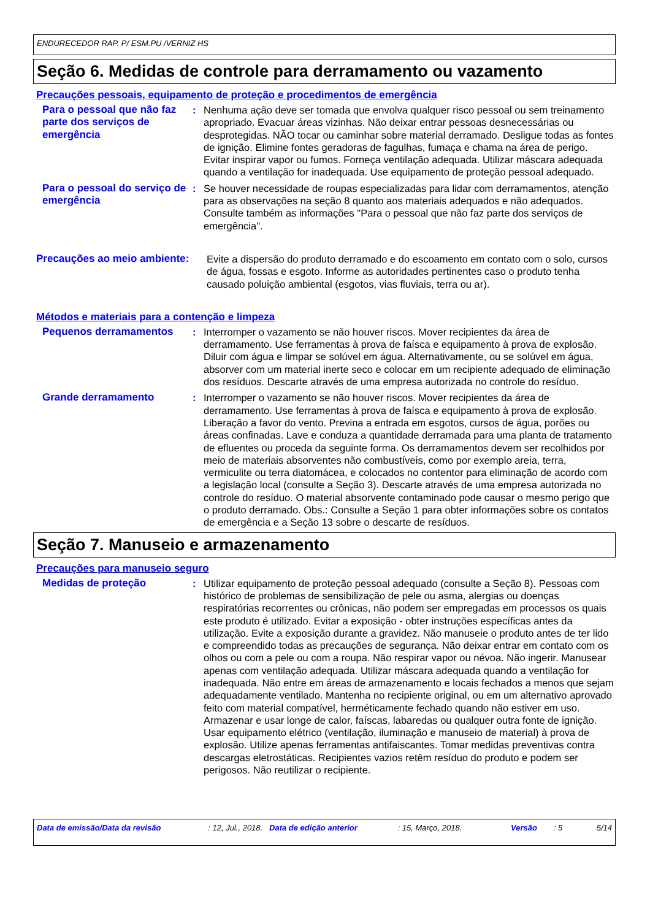ENDURECEDOR RAP. P/ ESM.PU /VERNIZ HS
Seção 6. Medidas de controle para derramamento ou vazamento
Precauções pessoais, equipamento de proteção e procedimentos de emergência
Para o pessoal que não faz parte dos serviços de emergência
: Nenhuma ação deve ser tomada que envolva qualquer risco pessoal ou sem treinamento apropriado. Evacuar áreas vizinhas. Não deixar entrar pessoas desnecessárias ou desprotegidas. NÃO tocar ou caminhar sobre material derramado. Desligue todas as fontes de ignição. Elimine fontes geradoras de fagulhas, fumaça e chama na área de perigo. Evitar inspirar vapor ou fumos. Forneça ventilação adequada. Utilizar máscara adequada quando a ventilação for inadequada. Use equipamento de proteção pessoal adequado.
Para o pessoal do serviço de emergência
: Se houver necessidade de roupas especializadas para lidar com derramamentos, atenção para as observações na seção 8 quanto aos materiais adequados e não adequados. Consulte também as informações "Para o pessoal que não faz parte dos serviços de emergência".
Precauções ao meio ambiente:
Evite a dispersão do produto derramado e do escoamento em contato com o solo, cursos de água, fossas e esgoto. Informe as autoridades pertinentes caso o produto tenha causado poluição ambiental (esgotos, vias fluviais, terra ou ar).
Métodos e materiais para a contenção e limpeza
Pequenos derramamentos : Interromper o vazamento se não houver riscos. Mover recipientes da área de derramamento. Use ferramentas à prova de faísca e equipamento à prova de explosão. Diluir com água e limpar se solúvel em água. Alternativamente, ou se solúvel em água, absorver com um material inerte seco e colocar em um recipiente adequado de eliminação dos resíduos. Descarte através de uma empresa autorizada no controle do resíduo.
Grande derramamento : Interromper o vazamento se não houver riscos. Mover recipientes da área de derramamento. Use ferramentas à prova de faísca e equipamento à prova de explosão. Liberação a favor do vento. Previna a entrada em esgotos, cursos de água, porões ou áreas confinadas. Lave e conduza a quantidade derramada para uma planta de tratamento de efluentes ou proceda da seguinte forma. Os derramamentos devem ser recolhidos por meio de materiais absorventes não combustíveis, como por exemplo areia, terra, vermiculite ou terra diatomácea, e colocados no contentor para eliminação de acordo com a legislação local (consulte a Seção 3). Descarte através de uma empresa autorizada no controle do resíduo. O material absorvente contaminado pode causar o mesmo perigo que o produto derramado. Obs.: Consulte a Seção 1 para obter informações sobre os contatos de emergência e a Seção 13 sobre o descarte de resíduos.
Seção 7. Manuseio e armazenamento
Precauções para manuseio seguro
Medidas de proteção : Utilizar equipamento de proteção pessoal adequado (consulte a Seção 8). Pessoas com histórico de problemas de sensibilização de pele ou asma, alergias ou doenças respiratórias recorrentes ou crônicas, não podem ser empregadas em processos os quais este produto é utilizado. Evitar a exposição - obter instruções específicas antes da utilização. Evite a exposição durante a gravidez. Não manuseie o produto antes de ter lido e compreendido todas as precauções de segurança. Não deixar entrar em contato com os olhos ou com a pele ou com a roupa. Não respirar vapor ou névoa. Não ingerir. Manusear apenas com ventilação adequada. Utilizar máscara adequada quando a ventilação for inadequada. Não entre em áreas de armazenamento e locais fechados a menos que sejam adequadamente ventilado. Mantenha no recipiente original, ou em um alternativo aprovado feito com material compatível, herméticamente fechado quando não estiver em uso. Armazenar e usar longe de calor, faíscas, labaredas ou qualquer outra fonte de ignição. Usar equipamento elétrico (ventilação, iluminação e manuseio de material) à prova de explosão. Utilize apenas ferramentas antifaiscantes. Tomar medidas preventivas contra descargas eletrostáticas. Recipientes vazios retêm resíduo do produto e podem ser perigosos. Não reutilizar o recipiente.
Data de emissão/Data da revisão: 12, Jul., 2018. Data de edição anterior: 15, Março, 2018. Versão: 5 5/14